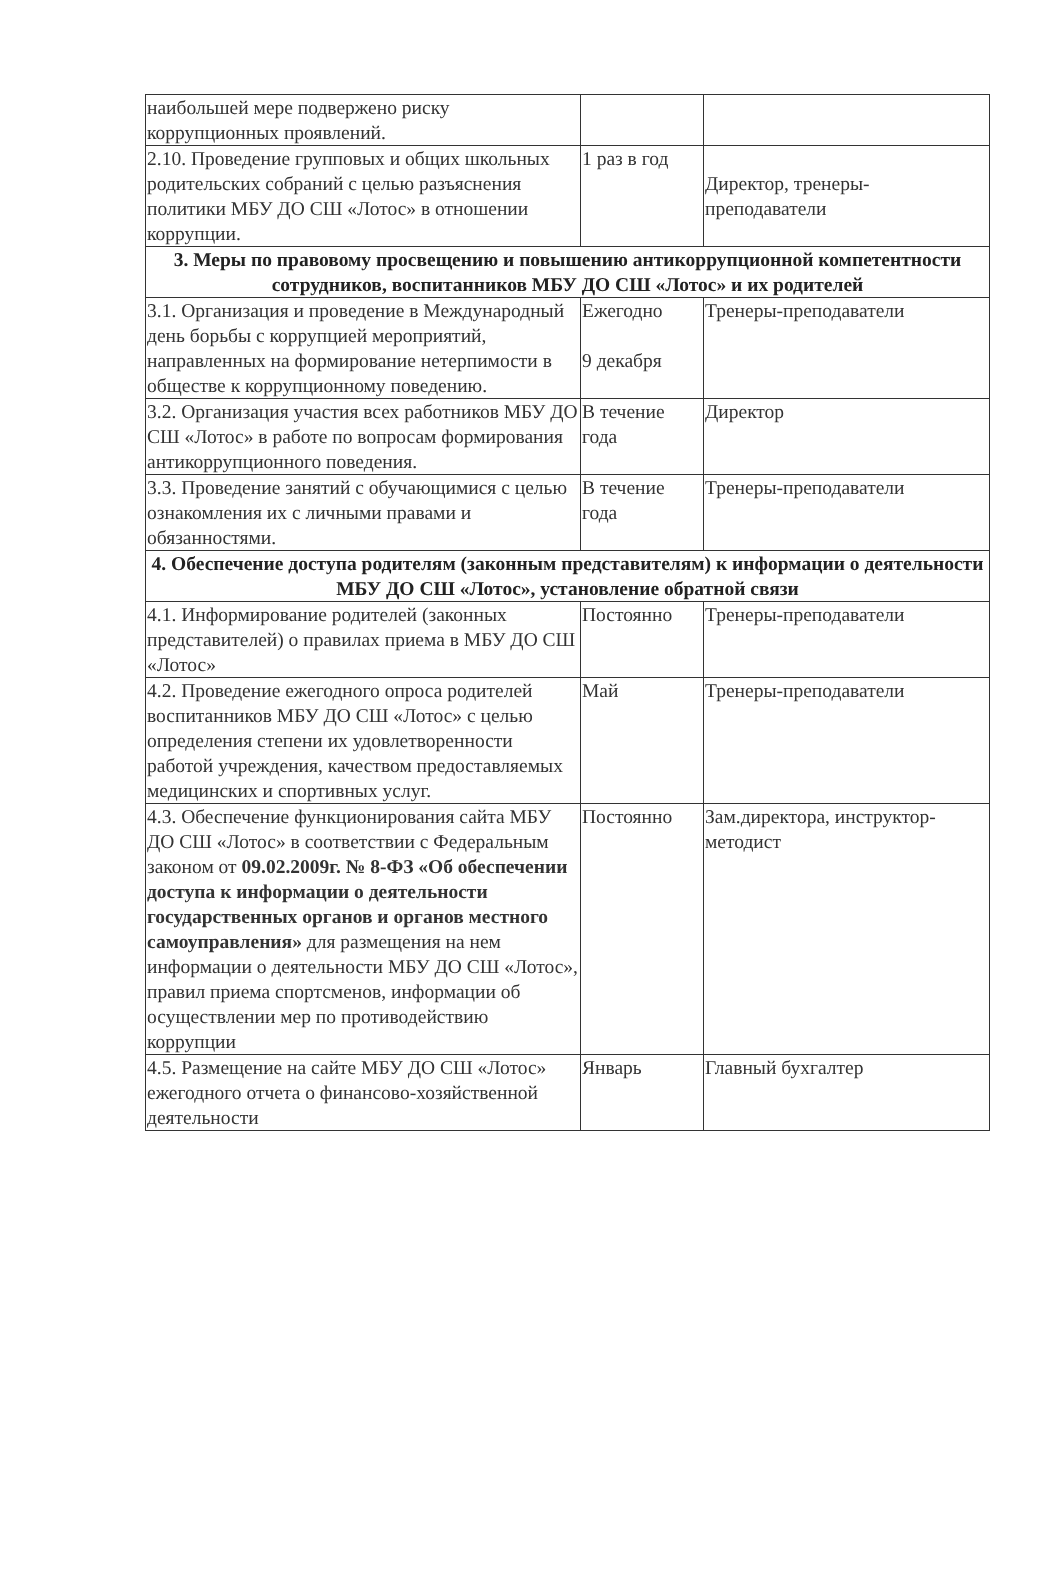| наибольшей мере подвержено риску коррупционных проявлений. | | |
| 2.10. Проведение групповых и общих школьных родительских собраний с целью разъяснения политики МБУ ДО СШ «Лотос» в отношении коррупции. | 1 раз в год | Директор, тренеры-преподаватели |
| 3. Меры по правовому просвещению и повышению антикоррупционной компетентности сотрудников, воспитанников МБУ ДО СШ «Лотос» и их родителей | | |
| 3.1. Организация и проведение в Международный день борьбы с коррупцией мероприятий, направленных на формирование нетерпимости в обществе к коррупционному поведению. | Ежегодно 9 декабря | Тренеры-преподаватели |
| 3.2. Организация участия всех работников МБУ ДО СШ «Лотос» в работе по вопросам формирования антикоррупционного поведения. | В течение года | Директор |
| 3.3. Проведение занятий с обучающимися с целью ознакомления их с личными правами и обязанностями. | В течение года | Тренеры-преподаватели |
| 4. Обеспечение доступа родителям (законным представителям) к информации о деятельности МБУ ДО СШ «Лотос», установление обратной связи | | |
| 4.1. Информирование родителей (законных представителей) о правилах приема в МБУ ДО СШ «Лотос» | Постоянно | Тренеры-преподаватели |
| 4.2. Проведение ежегодного опроса родителей воспитанников МБУ ДО СШ «Лотос» с целью определения степени их удовлетворенности работой учреждения, качеством предоставляемых медицинских и спортивных услуг. | Май | Тренеры-преподаватели |
| 4.3. Обеспечение функционирования сайта МБУ ДО СШ «Лотос» в соответствии с Федеральным законом от 09.02.2009г. № 8-ФЗ «Об обеспечении доступа к информации о деятельности государственных органов и органов местного самоуправления» для размещения на нем информации о деятельности МБУ ДО СШ «Лотос», правил приема спортсменов, информации об осуществлении мер по противодействию коррупции | Постоянно | Зам.директора, инструктор-методист |
| 4.5. Размещение на сайте МБУ ДО СШ «Лотос» ежегодного отчета о финансово-хозяйственной деятельности | Январь | Главный бухгалтер |